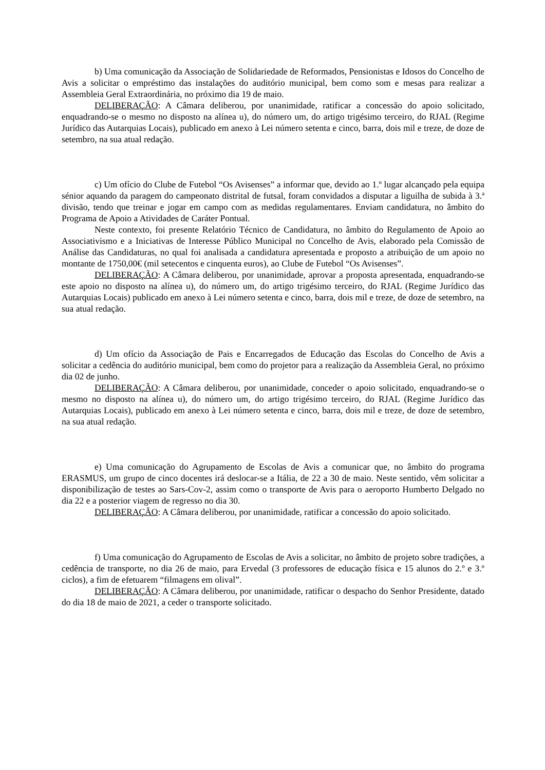b) Uma comunicação da Associação de Solidariedade de Reformados, Pensionistas e Idosos do Concelho de Avis a solicitar o empréstimo das instalações do auditório municipal, bem como som e mesas para realizar a Assembleia Geral Extraordinária, no próximo dia 19 de maio.
DELIBERAÇÃO: A Câmara deliberou, por unanimidade, ratificar a concessão do apoio solicitado, enquadrando-se o mesmo no disposto na alínea u), do número um, do artigo trigésimo terceiro, do RJAL (Regime Jurídico das Autarquias Locais), publicado em anexo à Lei número setenta e cinco, barra, dois mil e treze, de doze de setembro, na sua atual redação.
c) Um ofício do Clube de Futebol “Os Avisenses” a informar que, devido ao 1.º lugar alcançado pela equipa sénior aquando da paragem do campeonato distrital de futsal, foram convidados a disputar a liguilha de subida à 3.ª divisão, tendo que treinar e jogar em campo com as medidas regulamentares. Enviam candidatura, no âmbito do Programa de Apoio a Atividades de Caráter Pontual.
Neste contexto, foi presente Relatório Técnico de Candidatura, no âmbito do Regulamento de Apoio ao Associativismo e a Iniciativas de Interesse Público Municipal no Concelho de Avis, elaborado pela Comissão de Análise das Candidaturas, no qual foi analisada a candidatura apresentada e proposto a atribuição de um apoio no montante de 1750,00€ (mil setecentos e cinquenta euros), ao Clube de Futebol “Os Avisenses”.
DELIBERAÇÃO: A Câmara deliberou, por unanimidade, aprovar a proposta apresentada, enquadrando-se este apoio no disposto na alínea u), do número um, do artigo trigésimo terceiro, do RJAL (Regime Jurídico das Autarquias Locais) publicado em anexo à Lei número setenta e cinco, barra, dois mil e treze, de doze de setembro, na sua atual redação.
d) Um ofício da Associação de Pais e Encarregados de Educação das Escolas do Concelho de Avis a solicitar a cedência do auditório municipal, bem como do projetor para a realização da Assembleia Geral, no próximo dia 02 de junho.
DELIBERAÇÃO: A Câmara deliberou, por unanimidade, conceder o apoio solicitado, enquadrando-se o mesmo no disposto na alínea u), do número um, do artigo trigésimo terceiro, do RJAL (Regime Jurídico das Autarquias Locais), publicado em anexo à Lei número setenta e cinco, barra, dois mil e treze, de doze de setembro, na sua atual redação.
e) Uma comunicação do Agrupamento de Escolas de Avis a comunicar que, no âmbito do programa ERASMUS, um grupo de cinco docentes irá deslocar-se a Itália, de 22 a 30 de maio. Neste sentido, vêm solicitar a disponibilização de testes ao Sars-Cov-2, assim como o transporte de Avis para o aeroporto Humberto Delgado no dia 22 e a posterior viagem de regresso no dia 30.
DELIBERAÇÃO: A Câmara deliberou, por unanimidade, ratificar a concessão do apoio solicitado.
f) Uma comunicação do Agrupamento de Escolas de Avis a solicitar, no âmbito de projeto sobre tradições, a cedência de transporte, no dia 26 de maio, para Ervedal (3 professores de educação física e 15 alunos do 2.º e 3.º ciclos), a fim de efetuarem “filmagens em olival”.
DELIBERAÇÃO: A Câmara deliberou, por unanimidade, ratificar o despacho do Senhor Presidente, datado do dia 18 de maio de 2021, a ceder o transporte solicitado.